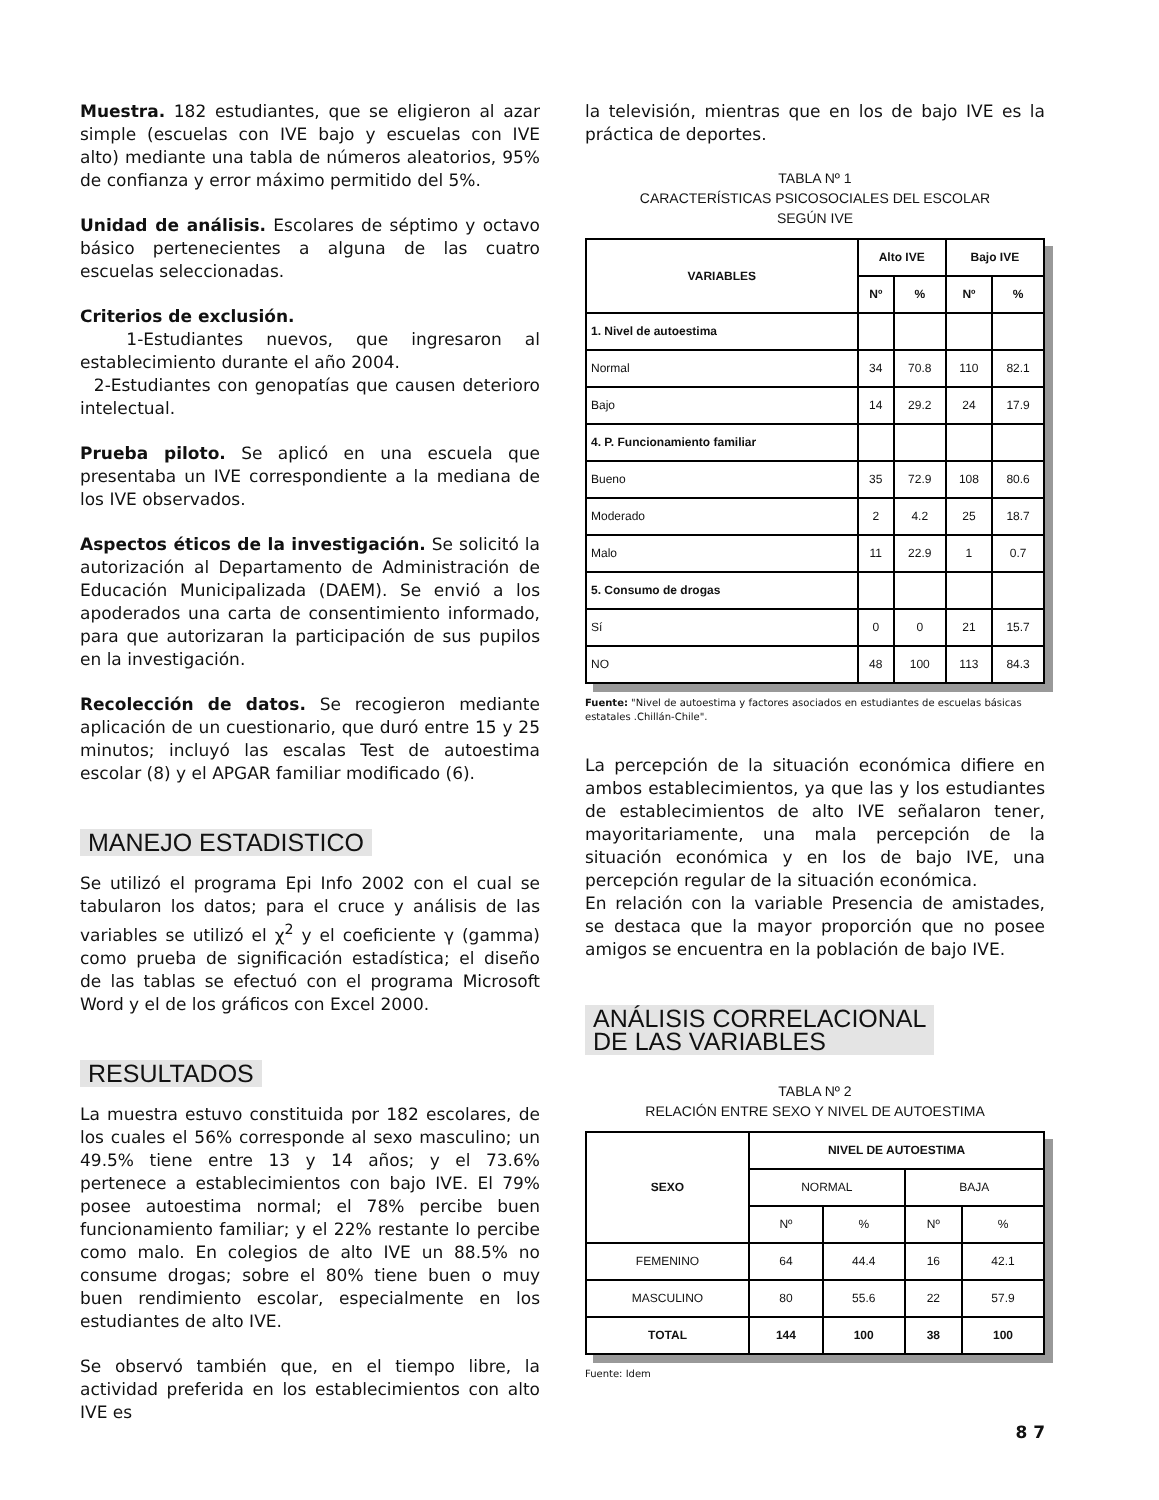Muestra. 182 estudiantes, que se eligieron al azar simple (escuelas con IVE bajo y escuelas con IVE alto) mediante una tabla de números aleatorios, 95% de confianza y error máximo permitido del 5%.
Unidad de análisis. Escolares de séptimo y octavo básico pertenecientes a alguna de las cuatro escuelas seleccionadas.
Criterios de exclusión.
1-Estudiantes nuevos, que ingresaron al establecimiento durante el año 2004.
2-Estudiantes con genopatías que causen deterioro intelectual.
Prueba piloto. Se aplicó en una escuela que presentaba un IVE correspondiente a la mediana de los IVE observados.
Aspectos éticos de la investigación. Se solicitó la autorización al Departamento de Administración de Educación Municipalizada (DAEM). Se envió a los apoderados una carta de consentimiento informado, para que autorizaran la participación de sus pupilos en la investigación.
Recolección de datos. Se recogieron mediante aplicación de un cuestionario, que duró entre 15 y 25 minutos; incluyó las escalas Test de autoestima escolar (8) y el APGAR familiar modificado (6).
MANEJO ESTADISTICO
Se utilizó el programa Epi Info 2002 con el cual se tabularon los datos; para el cruce y análisis de las variables se utilizó el χ<sup>2</sup> y el coeficiente γ (gamma) como prueba de significación estadística; el diseño de las tablas se efectuó con el programa Microsoft Word y el de los gráficos con Excel 2000.
RESULTADOS
La muestra estuvo constituida por 182 escolares, de los cuales el 56% corresponde al sexo masculino; un 49.5% tiene entre 13 y 14 años; y el 73.6% pertenece a establecimientos con bajo IVE. El 79% posee autoestima normal; el 78% percibe buen funcionamiento familiar; y el 22% restante lo percibe como malo. En colegios de alto IVE un 88.5% no consume drogas; sobre el 80% tiene buen o muy buen rendimiento escolar, especialmente en los estudiantes de alto IVE.
Se observó también que, en el tiempo libre, la actividad preferida en los establecimientos con alto IVE es
la televisión, mientras que en los de bajo IVE es la práctica de deportes.
TABLA Nº 1
CARACTERÍSTICAS PSICOSOCIALES DEL ESCOLAR
SEGÚN IVE
| VARIABLES | Alto IVE | | Bajo IVE | |
| --- | --- | --- | --- | --- |
| | Nº | % | Nº | % |
| 1. Nivel de autoestima | | | | |
| Normal | 34 | 70.8 | 110 | 82.1 |
| Bajo | 14 | 29.2 | 24 | 17.9 |
| 4. P. Funcionamiento familiar | | | | |
| Bueno | 35 | 72.9 | 108 | 80.6 |
| Moderado | 2 | 4.2 | 25 | 18.7 |
| Malo | 11 | 22.9 | 1 | 0.7 |
| 5. Consumo de drogas | | | | |
| Sí | 0 | 0 | 21 | 15.7 |
| NO | 48 | 100 | 113 | 84.3 |
Fuente: "Nivel de autoestima y factores asociados en estudiantes de escuelas básicas estatales .Chillán-Chile".
La percepción de la situación económica difiere en ambos establecimientos, ya que las y los estudiantes de establecimientos de alto IVE señalaron tener, mayoritariamente, una mala percepción de la situación económica y en los de bajo IVE, una percepción regular de la situación económica.
En relación con la variable Presencia de amistades, se destaca que la mayor proporción que no posee amigos se encuentra en la población de bajo IVE.
ANÁLISIS CORRELACIONAL
DE LAS VARIABLES
TABLA Nº 2
RELACIÓN ENTRE SEXO Y NIVEL DE AUTOESTIMA
| SEXO | NIVEL DE AUTOESTIMA | | | |
| --- | --- | --- | --- | --- |
| | NORMAL | | BAJA | |
| | Nº | % | Nº | % |
| FEMENINO | 64 | 44.4 | 16 | 42.1 |
| MASCULINO | 80 | 55.6 | 22 | 57.9 |
| TOTAL | 144 | 100 | 38 | 100 |
Fuente: Idem
8 7